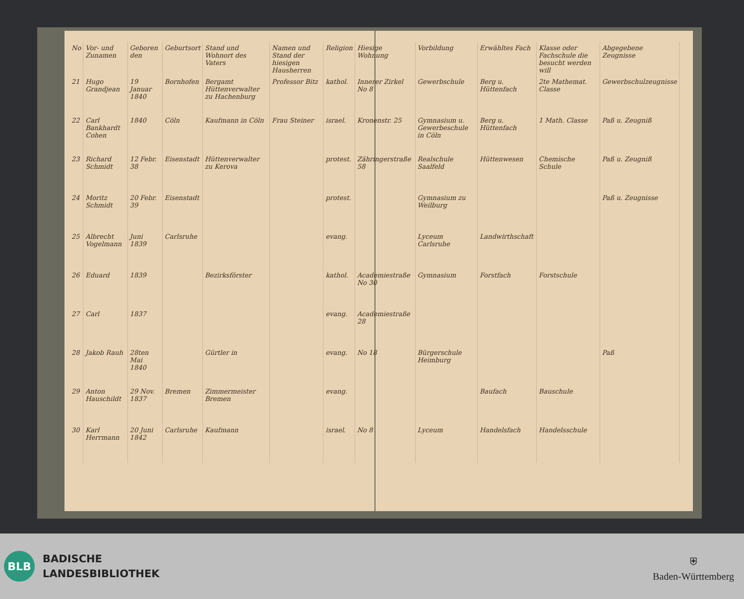| No | Vor- und Zunamen | Geboren den | Geburtsort | Stand und Wohnort des Vaters | Namen und Stand der hiesigen Hausherren | Religion | Hiesige Wohnung | Vorbildung | Erwähltes Fach | Klasse oder Fachschule die besucht werden will | Abgegebene Zeugnisse |
| --- | --- | --- | --- | --- | --- | --- | --- | --- | --- | --- | --- |
| 21 | Hugo Grandjean | 19 Januar 1840 | Bornhofen | Bergamt Hüttenverwalter zu Hachenburg | Professor Bitz | kathol. | Innerer Zirkel No 8 | Gewerbschule | Berg u. Hüttenfach | 2te Mathemat. Classe | Gewerbschulzeugnisse |
| 22 | Carl Bankhardt Cohen | 1840 | Cöln | Kaufmann in Cöln | Frau Steiner | israel. | Kronenstr. 25 | Gymnasium u. Gewerbeschule in Cöln | Berg u. Hüttenfach | 1 Math. Classe | Paß u. Zeugniß |
| 23 | Richard Schmidt | 12 Febr. 38 | Eisenstadt | Hüttenverwalter zu Kerova | | protest. | Zähringerstraße 58 | Realschule Saalfeld | Hüttenwesen | Chemische Schule | Paß u. Zeugniß |
| 24 | Moritz Schmidt | 20 Febr. 39 | Eisenstadt | | | protest. | | Gymnasium zu Weilburg | | | Paß u. Zeugnisse |
| 25 | Albrecht Vogelmann | Juni 1839 | Carlsruhe | | | evang. | | Lyceum Carlsruhe | Landwirthschaft | | |
| 26 | Eduard | 1839 | | Bezirksförster | | kathol. | Academiestraße No 30 | Gymnasium | Forstfach | Forstschule | |
| 27 | Carl | 1837 | | | | evang. | Academiestraße 28 | | | | |
| 28 | Jakob Rauh | 28ten Mai 1840 | | Gürtler in | | evang. | No 18 | Bürgerschule Heimburg | | | Paß |
| 29 | Anton Hauschildt | 29 Nov. 1837 | Bremen | Zimmermeister Bremen | | evang. | | | Baufach | Bauschule | |
| 30 | Karl Herrmann | 20 Juni 1842 | Carlsruhe | Kaufmann | | israel. | No 8 | Lyceum | Handelsfach | Handelsschule | |
BLB
BADISCHE
LANDESBIBLIOTHEK
⛨
Baden-Württemberg